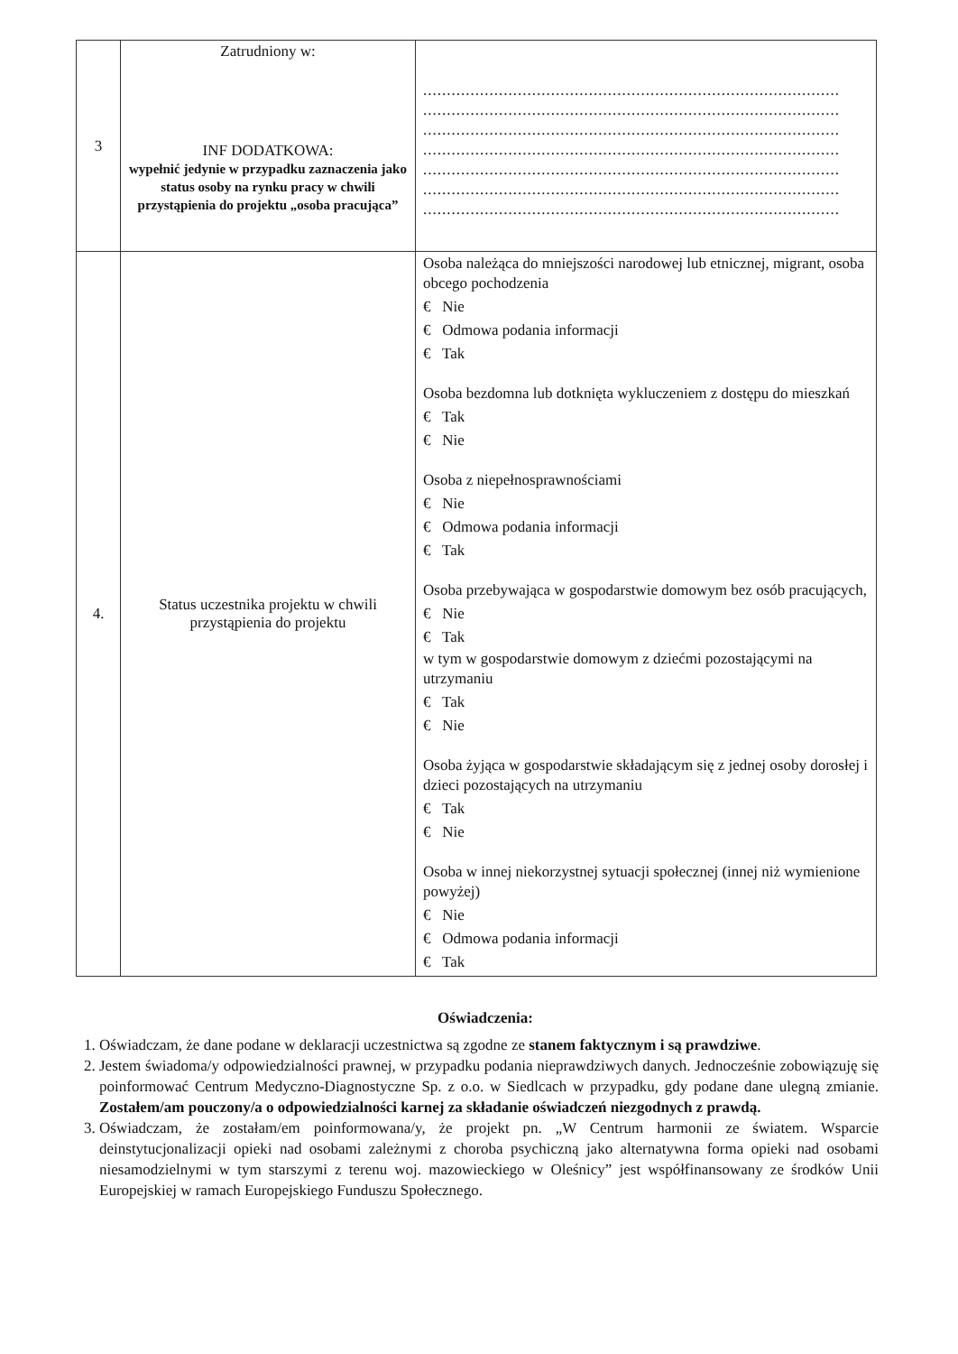| 3 | Zatrudniony w: INF DODATKOWA: wypełnić jedynie w przypadku zaznaczenia jako status osoby na rynku pracy w chwili przystąpienia do projektu „osoba pracująca” | ........................................................................................ ........................................................................................ ........................................................................................ ........................................................................................ ........................................................................................ ........................................................................................ ........................................................................................ |
| 4. | Status uczestnika projektu w chwili przystąpienia do projektu | Osoba należąca do mniejszości narodowej lub etnicznej, migrant, osoba obcego pochodzenia € Nie € Odmowa podania informacji € Tak Osoba bezdomna lub dotknięta wykluczeniem z dostępu do mieszkań € Tak € Nie Osoba z niepełnosprawnościami € Nie € Odmowa podania informacji € Tak Osoba przebywająca w gospodarstwie domowym bez osób pracujących, € Nie € Tak w tym w gospodarstwie domowym z dziećmi pozostającymi na utrzymaniu € Tak € Nie Osoba żyjąca w gospodarstwie składającym się z jednej osoby dorosłej i dzieci pozostających na utrzymaniu € Tak € Nie Osoba w innej niekorzystnej sytuacji społecznej (innej niż wymienione powyżej) € Nie € Odmowa podania informacji € Tak |
Oświadczenia:
1. Oświadczam, że dane podane w deklaracji uczestnictwa są zgodne ze stanem faktycznym i są prawdziwe.
2. Jestem świadoma/y odpowiedzialności prawnej, w przypadku podania nieprawdziwych danych. Jednocześnie zobowiązuję się poinformować Centrum Medyczno-Diagnostyczne Sp. z o.o. w Siedlcach w przypadku, gdy podane dane ulegną zmianie. Zostałem/am pouczony/a o odpowiedzialności karnej za składanie oświadczeń niezgodnych z prawdą.
3. Oświadczam, że zostałam/em poinformowana/y, że projekt pn. „W Centrum harmonii ze światem. Wsparcie deinstytucjonalizacji opieki nad osobami zależnymi z choroba psychiczną jako alternatywna forma opieki nad osobami niesamodzielnymi w tym starszymi z terenu woj. mazowieckiego w Oleśnicy” jest współfinansowany ze środków Unii Europejskiej w ramach Europejskiego Funduszu Społecznego.